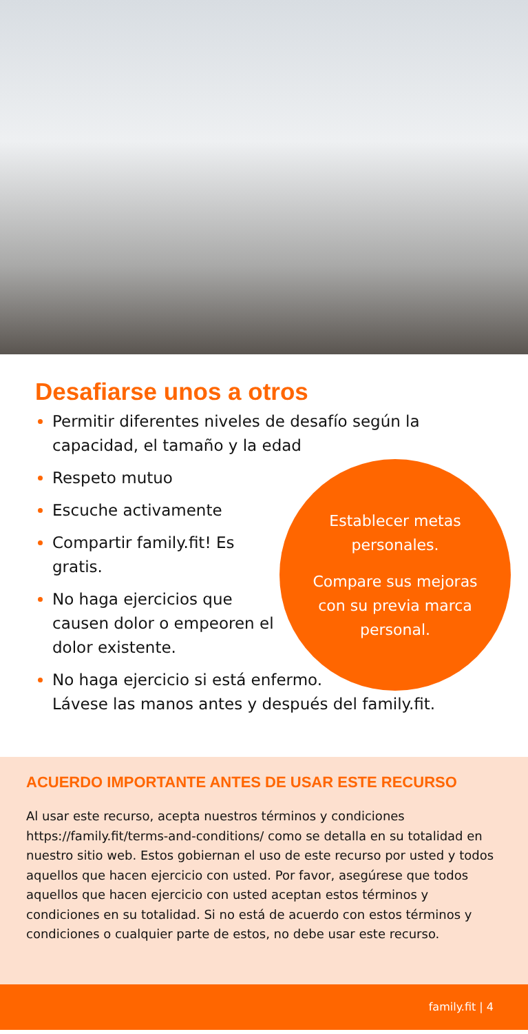Desafiarse unos a otros
Permitir diferentes niveles de desafío según la capacidad, el tamaño y la edad
Respeto mutuo
Escuche activamente
Compartir family.fit! Es gratis.
No haga ejercicios que causen dolor o empeoren el dolor existente.
No haga ejercicio si está enfermo.
Lávese las manos antes y después del family.fit.
Establecer metas personales.
Compare sus mejoras con su previa marca personal.
ACUERDO IMPORTANTE ANTES DE USAR ESTE RECURSO
Al usar este recurso, acepta nuestros términos y condiciones https://family.fit/terms-and-conditions/ como se detalla en su totalidad en nuestro sitio web. Estos gobiernan el uso de este recurso por usted y todos aquellos que hacen ejercicio con usted. Por favor, asegúrese que todos aquellos que hacen ejercicio con usted aceptan estos términos y condiciones en su totalidad. Si no está de acuerdo con estos términos y condiciones o cualquier parte de estos, no debe usar este recurso.
family.fit | 4